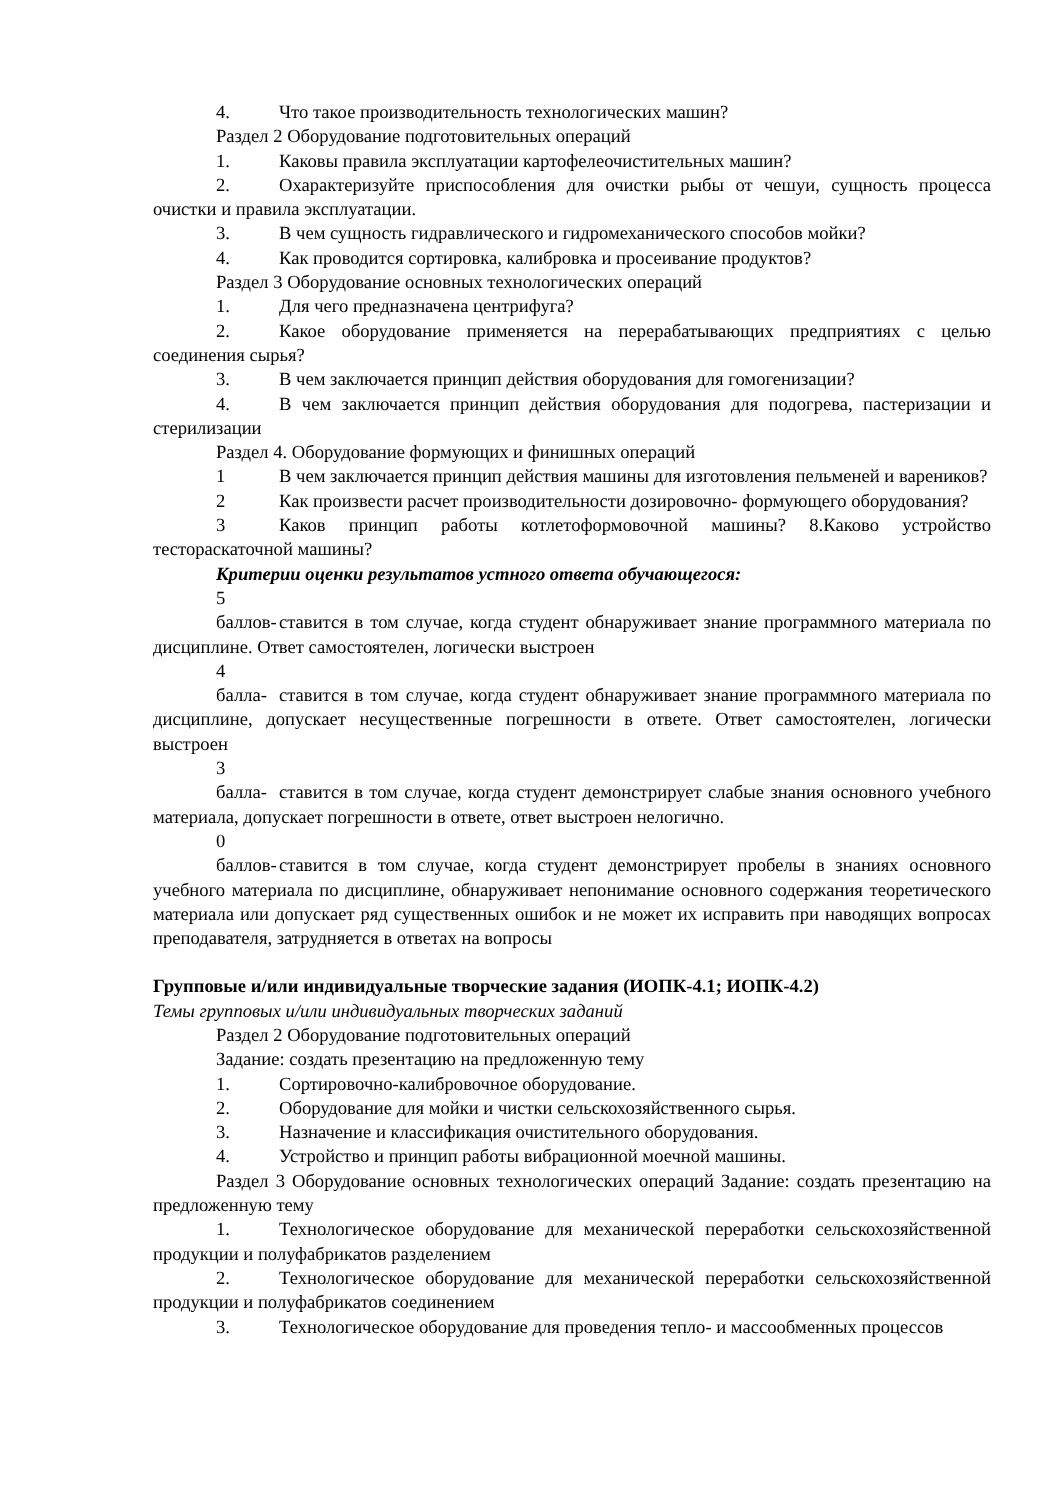4. Что такое производительность технологических машин?
Раздел 2 Оборудование подготовительных операций
1. Каковы правила эксплуатации картофелеочистительных машин?
2. Охарактеризуйте приспособления для очистки рыбы от чешуи, сущность процесса очистки и правила эксплуатации.
3. В чем сущность гидравлического и гидромеханического способов мойки?
4. Как проводится сортировка, калибровка и просеивание продуктов?
Раздел 3 Оборудование основных технологических операций
1. Для чего предназначена центрифуга?
2. Какое оборудование применяется на перерабатывающих предприятиях с целью соединения сырья?
3. В чем заключается принцип действия оборудования для гомогенизации?
4. В чем заключается принцип действия оборудования для подогрева, пастеризации и стерилизации
Раздел 4. Оборудование формующих и финишных операций
1 В чем заключается принцип действия машины для изготовления пельменей и вареников?
2 Как произвести расчет производительности дозировочно- формующего оборудования?
3 Каков принцип работы котлетоформовочной машины? 8.Каково устройство тестораскаточной машины?
Критерии оценки результатов устного ответа обучающегося:
5 баллов- ставится в том случае, когда студент обнаруживает знание программного материала по дисциплине. Ответ самостоятелен, логически выстроен
4 балла- ставится в том случае, когда студент обнаруживает знание программного материала по дисциплине, допускает несущественные погрешности в ответе. Ответ самостоятелен, логически выстроен
3 балла- ставится в том случае, когда студент демонстрирует слабые знания основного учебного материала, допускает погрешности в ответе, ответ выстроен нелогично.
0 баллов- ставится в том случае, когда студент демонстрирует пробелы в знаниях основного учебного материала по дисциплине, обнаруживает непонимание основного содержания теоретического материала или допускает ряд существенных ошибок и не может их исправить при наводящих вопросах преподавателя, затрудняется в ответах на вопросы
Групповые и/или индивидуальные творческие задания (ИОПК-4.1; ИОПК-4.2)
Темы групповых и/или индивидуальных творческих заданий
Раздел 2 Оборудование подготовительных операций
Задание: создать презентацию на предложенную тему
1. Сортировочно-калибровочное оборудование.
2. Оборудование для мойки и чистки сельскохозяйственного сырья.
3. Назначение и классификация очистительного оборудования.
4. Устройство и принцип работы вибрационной моечной машины.
Раздел 3 Оборудование основных технологических операций Задание: создать презентацию на предложенную тему
1. Технологическое оборудование для механической переработки сельскохозяйственной продукции и полуфабрикатов разделением
2. Технологическое оборудование для механической переработки сельскохозяйственной продукции и полуфабрикатов соединением
3. Технологическое оборудование для проведения тепло- и массообменных процессов